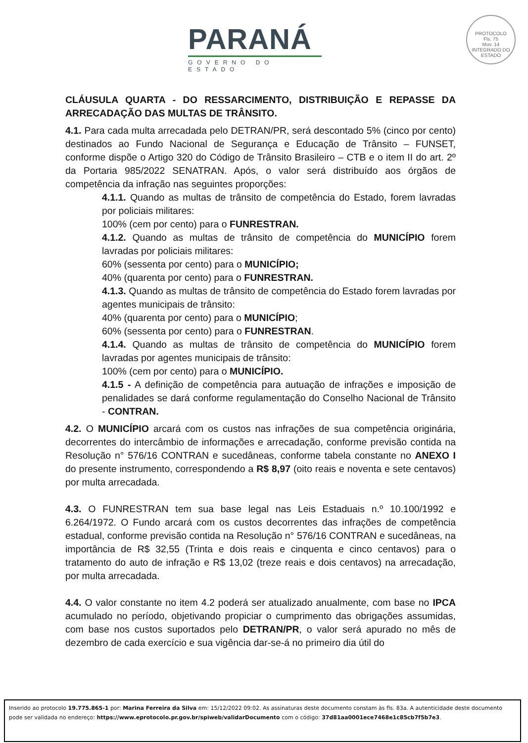PARANÁ
GOVERNO DO ESTADO
PROTOCOLO
Fls. 75
Mov. 14
INTEGRADO DO ESTADO
CLÁUSULA QUARTA - DO RESSARCIMENTO, DISTRIBUIÇÃO E REPASSE DA ARRECADAÇÃO DAS MULTAS DE TRÂNSITO.
4.1. Para cada multa arrecadada pelo DETRAN/PR, será descontado 5% (cinco por cento) destinados ao Fundo Nacional de Segurança e Educação de Trânsito – FUNSET, conforme dispõe o Artigo 320 do Código de Trânsito Brasileiro – CTB e o item II do art. 2º da Portaria 985/2022 SENATRAN. Após, o valor será distribuído aos órgãos de competência da infração nas seguintes proporções:
4.1.1. Quando as multas de trânsito de competência do Estado, forem lavradas por policiais militares:
100% (cem por cento) para o FUNRESTRAN.
4.1.2. Quando as multas de trânsito de competência do MUNICÍPIO forem lavradas por policiais militares:
60% (sessenta por cento) para o MUNICÍPIO;
40% (quarenta por cento) para o FUNRESTRAN.
4.1.3. Quando as multas de trânsito de competência do Estado forem lavradas por agentes municipais de trânsito:
40% (quarenta por cento) para o MUNICÍPIO;
60% (sessenta por cento) para o FUNRESTRAN.
4.1.4. Quando as multas de trânsito de competência do MUNICÍPIO forem lavradas por agentes municipais de trânsito:
100% (cem por cento) para o MUNICÍPIO.
4.1.5 - A definição de competência para autuação de infrações e imposição de penalidades se dará conforme regulamentação do Conselho Nacional de Trânsito - CONTRAN.
4.2. O MUNICÍPIO arcará com os custos nas infrações de sua competência originária, decorrentes do intercâmbio de informações e arrecadação, conforme previsão contida na Resolução n° 576/16 CONTRAN e sucedâneas, conforme tabela constante no ANEXO I do presente instrumento, correspondendo a R$ 8,97 (oito reais e noventa e sete centavos) por multa arrecadada.
4.3. O FUNRESTRAN tem sua base legal nas Leis Estaduais n.º 10.100/1992 e 6.264/1972. O Fundo arcará com os custos decorrentes das infrações de competência estadual, conforme previsão contida na Resolução n° 576/16 CONTRAN e sucedâneas, na importância de R$ 32,55 (Trinta e dois reais e cinquenta e cinco centavos) para o tratamento do auto de infração e R$ 13,02 (treze reais e dois centavos) na arrecadação, por multa arrecadada.
4.4. O valor constante no item 4.2 poderá ser atualizado anualmente, com base no IPCA acumulado no período, objetivando propiciar o cumprimento das obrigações assumidas, com base nos custos suportados pelo DETRAN/PR, o valor será apurado no mês de dezembro de cada exercício e sua vigência dar-se-á no primeiro dia útil do
Inserido ao protocolo 19.775.865-1 por: Marina Ferreira da Silva em: 15/12/2022 09:02. As assinaturas deste documento constam às fls. 83a. A autenticidade deste documento pode ser validada no endereço: https://www.eprotocolo.pr.gov.br/spiweb/validarDocumento com o código: 37d81aa0001ece7468e1c85cb7f5b7e3.